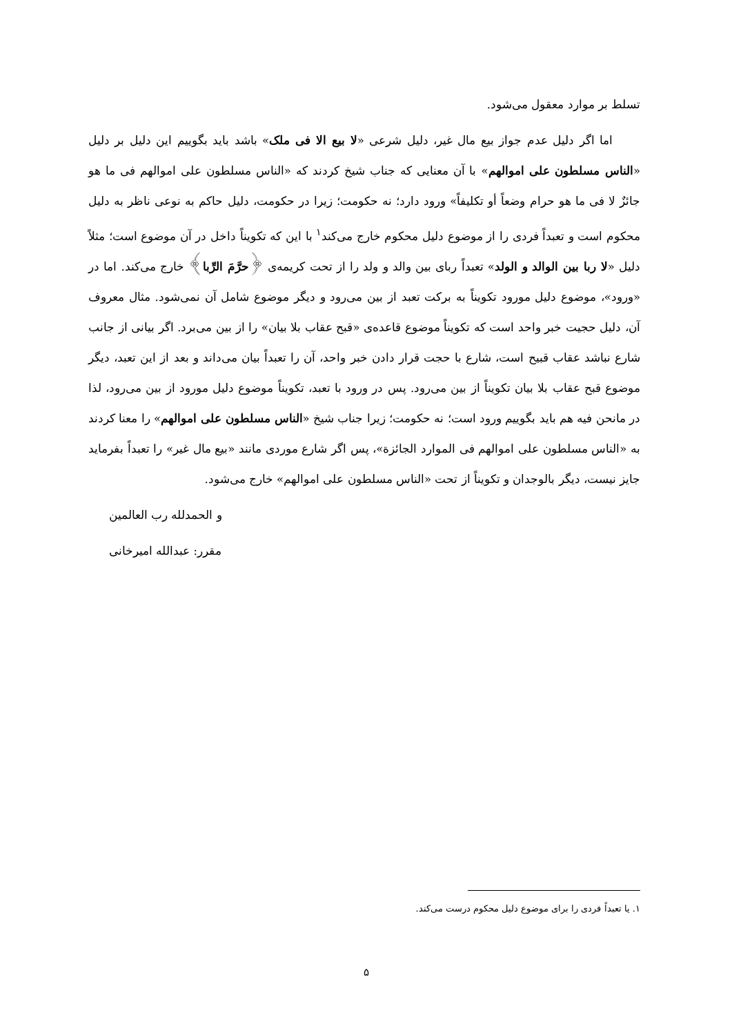تسلط بر موارد معقول می‌شود.
اما اگر دلیل عدم جواز بیع مال غیر، دلیل شرعی «لا بیع الا فی ملک» باشد باید بگوییم این دلیل بر دلیل «الناس مسلطون علی اموالهم» با آن معنایی که جناب شیخ کردند که «الناس مسلطون علی اموالهم فی ما هو جائزٌ لا فی ما هو حرام وضعاً أو تکلیفاً» ورود دارد؛ نه حکومت؛ زیرا در حکومت، دلیل حاکم به نوعی ناظر به دلیل محکوم است و تعبداً فردی را از موضوع دلیل محکوم خارج می‌کند<sup>۱</sup> با این که تکویناً داخل در آن موضوع است؛ مثلاً دلیل «لا ربا بین الوالد و الولد» تعبداً ربای بین والد و ولد را از تحت کریمه‌ی ﴿حرَّمَ الرِّبا﴾ خارج می‌کند. اما در «ورود»، موضوع دلیل مورود تکویناً به برکت تعبد از بین می‌رود و دیگر موضوع شامل آن نمی‌شود. مثال معروف آن، دلیل حجیت خبر واحد است که تکویناً موضوع قاعده‌ی «قبح عقاب بلا بیان» را از بین می‌برد. اگر بیانی از جانب شارع نباشد عقاب قبیح است، شارع با حجت قرار دادن خبر واحد، آن را تعبداً بیان می‌داند و بعد از این تعبد، دیگر موضوع قبح عقاب بلا بیان تکویناً از بین می‌رود. پس در ورود با تعبد، تکویناً موضوع دلیل مورود از بین می‌رود، لذا در مانحن فیه هم باید بگوییم ورود است؛ نه حکومت؛ زیرا جناب شیخ «الناس مسلطون علی اموالهم» را معنا کردند به «الناس مسلطون علی اموالهم فی الموارد الجائزة»، پس اگر شارع موردی مانند «بیع مال غیر» را تعبداً بفرماید جایز نیست، دیگر بالوجدان و تکویناً از تحت «الناس مسلطون علی اموالهم» خارج می‌شود.
و الحمدلله رب العالمین
مقرر: عبدالله امیرخانی
۱. یا تعبداً فردی را برای موضوع دلیل محکوم درست می‌کند.
۵